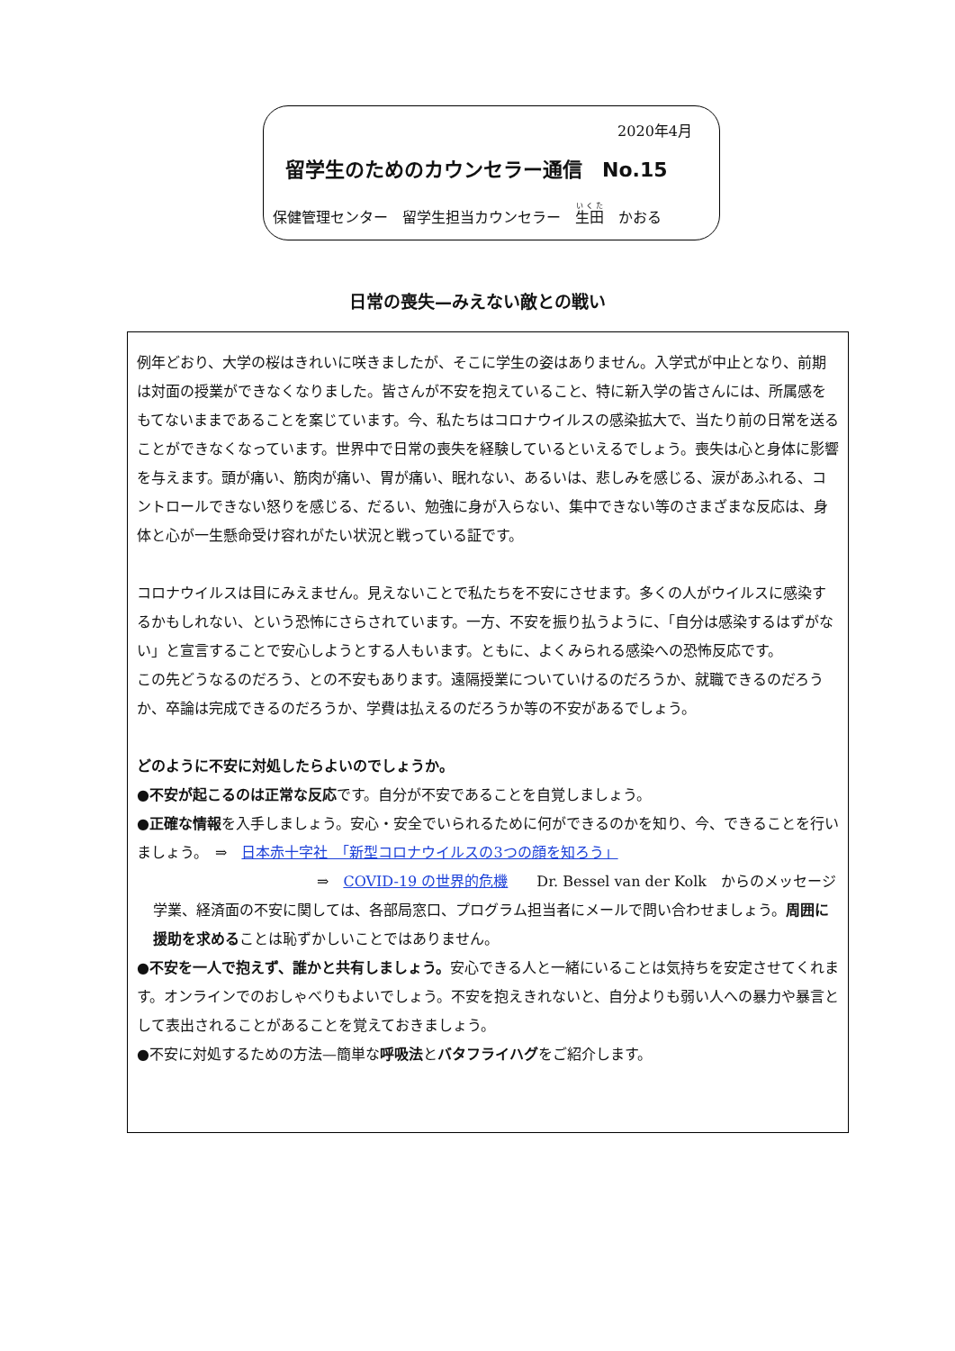2020年4月
留学生のためのカウンセラー通信　No.15
保健管理センター　留学生担当カウンセラー　生田　かおる
日常の喪失—みえない敵との戦い
例年どおり、大学の桜はきれいに咲きましたが、そこに学生の姿はありません。入学式が中止となり、前期は対面の授業ができなくなりました。皆さんが不安を抱えていること、特に新入学の皆さんには、所属感をもてないままであることを案じています。今、私たちはコロナウイルスの感染拡大で、当たり前の日常を送ることができなくなっています。世界中で日常の喪失を経験しているといえるでしょう。喪失は心と身体に影響を与えます。頭が痛い、筋肉が痛い、胃が痛い、眠れない、あるいは、悲しみを感じる、涙があふれる、コントロールできない怒りを感じる、だるい、勉強に身が入らない、集中できない等のさまざまな反応は、身体と心が一生懸命受け容れがたい状況と戦っている証です。
コロナウイルスは目にみえません。見えないことで私たちを不安にさせます。多くの人がウイルスに感染するかもしれない、という恐怖にさらされています。一方、不安を振り払うように、「自分は感染するはずがない」と宣言することで安心しようとする人もいます。ともに、よくみられる感染への恐怖反応です。
この先どうなるのだろう、との不安もあります。遠隔授業についていけるのだろうか、就職できるのだろうか、卒論は完成できるのだろうか、学費は払えるのだろうか等の不安があるでしょう。
どのように不安に対処したらよいのでしょうか。
●不安が起こるのは正常な反応です。自分が不安であることを自覚しましょう。
●正確な情報を入手しましょう。安心・安全でいられるために何ができるのかを知り、今、できることを行いましょう。　⇒　日本赤十字社　「新型コロナウイルスの3つの顔を知ろう」
⇒　COVID-19 の世界的危機　　Dr. Bessel van der Kolk　からのメッセージ
学業、経済面の不安に関しては、各部局窓口、プログラム担当者にメールで問い合わせましょう。周囲に援助を求めることは恥ずかしいことではありません。
●不安を一人で抱えず、誰かと共有しましょう。安心できる人と一緒にいることは気持ちを安定させてくれます。オンラインでのおしゃべりもよいでしょう。不安を抱えきれないと、自分よりも弱い人への暴力や暴言として表出されることがあることを覚えておきましょう。
●不安に対処するための方法—簡単な呼吸法とバタフライハグをご紹介します。